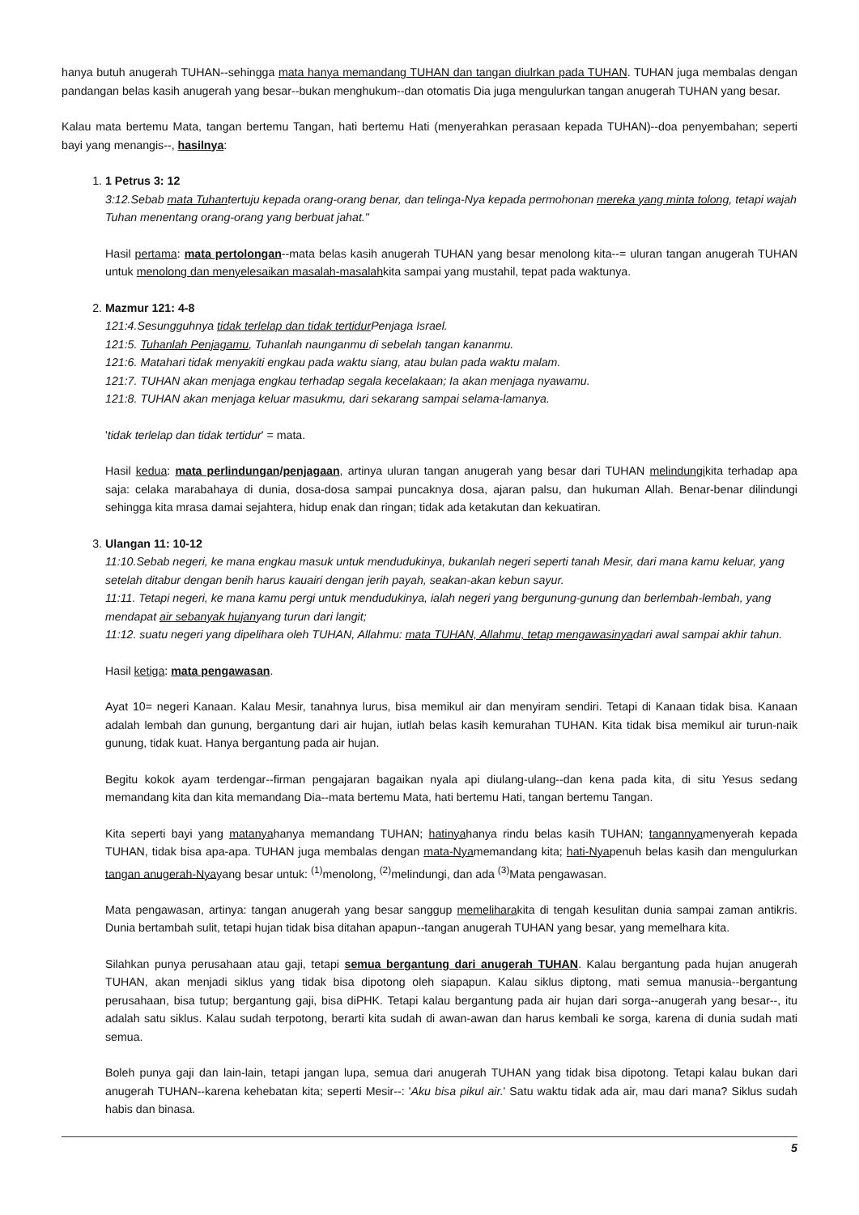hanya butuh anugerah TUHAN--sehingga mata hanya memandang TUHAN dan tangan diulrkan pada TUHAN. TUHAN juga membalas dengan pandangan belas kasih anugerah yang besar--bukan menghukum--dan otomatis Dia juga mengulurkan tangan anugerah TUHAN yang besar.
Kalau mata bertemu Mata, tangan bertemu Tangan, hati bertemu Hati (menyerahkan perasaan kepada TUHAN)--doa penyembahan; seperti bayi yang menangis--, hasilnya:
1. 1 Petrus 3: 12
3:12.Sebab mata Tuhantertuju kepada orang-orang benar, dan telinga-Nya kepada permohonan mereka yang minta tolong, tetapi wajah Tuhan menentang orang-orang yang berbuat jahat."
Hasil pertama: mata pertolongan--mata belas kasih anugerah TUHAN yang besar menolong kita--= uluran tangan anugerah TUHAN untuk menolong dan menyelesaikan masalah-masalahkita sampai yang mustahil, tepat pada waktunya.
2. Mazmur 121: 4-8
121:4.Sesungguhnya tidak terlelap dan tidak tertidur Penjaga Israel.
121:5. Tuhanlah Penjagamu, Tuhanlah naunganmu di sebelah tangan kananmu.
121:6. Matahari tidak menyakiti engkau pada waktu siang, atau bulan pada waktu malam.
121:7. TUHAN akan menjaga engkau terhadap segala kecelakaan; Ia akan menjaga nyawamu.
121:8. TUHAN akan menjaga keluar masukmu, dari sekarang sampai selama-lamanya.
'tidak terlelap dan tidak tertidur' = mata.
Hasil kedua: mata perlindungan/penjagaan, artinya uluran tangan anugerah yang besar dari TUHAN melindungikita terhadap apa saja: celaka marabahaya di dunia, dosa-dosa sampai puncaknya dosa, ajaran palsu, dan hukuman Allah. Benar-benar dilindungi sehingga kita mrasa damai sejahtera, hidup enak dan ringan; tidak ada ketakutan dan kekuatiran.
3. Ulangan 11: 10-12
11:10.Sebab negeri, ke mana engkau masuk untuk mendudukinya, bukanlah negeri seperti tanah Mesir, dari mana kamu keluar, yang setelah ditabur dengan benih harus kauairi dengan jerih payah, seakan-akan kebun sayur.
11:11. Tetapi negeri, ke mana kamu pergi untuk mendudukinya, ialah negeri yang bergunung-gunung dan berlembah-lembah, yang mendapat air sebanyak hujanyang turun dari langit;
11:12. suatu negeri yang dipelihara oleh TUHAN, Allahmu: mata TUHAN, Allahmu, tetap mengawasinyadari awal sampai akhir tahun.
Hasil ketiga: mata pengawasan.
Ayat 10= negeri Kanaan. Kalau Mesir, tanahnya lurus, bisa memikul air dan menyiram sendiri. Tetapi di Kanaan tidak bisa. Kanaan adalah lembah dan gunung, bergantung dari air hujan, iutlah belas kasih kemurahan TUHAN. Kita tidak bisa memikul air turun-naik gunung, tidak kuat. Hanya bergantung pada air hujan.
Begitu kokok ayam terdengar--firman pengajaran bagaikan nyala api diulang-ulang--dan kena pada kita, di situ Yesus sedang memandang kita dan kita memandang Dia--mata bertemu Mata, hati bertemu Hati, tangan bertemu Tangan.
Kita seperti bayi yang matanyahanya memandang TUHAN; hatinyahanya rindu belas kasih TUHAN; tangannyamenyerah kepada TUHAN, tidak bisa apa-apa. TUHAN juga membalas dengan mata-Nyamemandang kita; hati-Nyapenuh belas kasih dan mengulurkan tangan anugerah-Nyayang besar untuk: <sup>(1)</sup>menolong, <sup>(2)</sup>melindungi, dan ada <sup>(3)</sup>Mata pengawasan.
Mata pengawasan, artinya: tangan anugerah yang besar sanggup memeliharakita di tengah kesulitan dunia sampai zaman antikris. Dunia bertambah sulit, tetapi hujan tidak bisa ditahan apapun--tangan anugerah TUHAN yang besar, yang memelhara kita.
Silahkan punya perusahaan atau gaji, tetapi semua bergantung dari anugerah TUHAN. Kalau bergantung pada hujan anugerah TUHAN, akan menjadi siklus yang tidak bisa dipotong oleh siapapun. Kalau siklus diptong, mati semua manusia--bergantung perusahaan, bisa tutup; bergantung gaji, bisa diPHK. Tetapi kalau bergantung pada air hujan dari sorga--anugerah yang besar--, itu adalah satu siklus. Kalau sudah terpotong, berarti kita sudah di awan-awan dan harus kembali ke sorga, karena di dunia sudah mati semua.
Boleh punya gaji dan lain-lain, tetapi jangan lupa, semua dari anugerah TUHAN yang tidak bisa dipotong. Tetapi kalau bukan dari anugerah TUHAN--karena kehebatan kita; seperti Mesir--: 'Aku bisa pikul air.' Satu waktu tidak ada air, mau dari mana? Siklus sudah habis dan binasa.
5